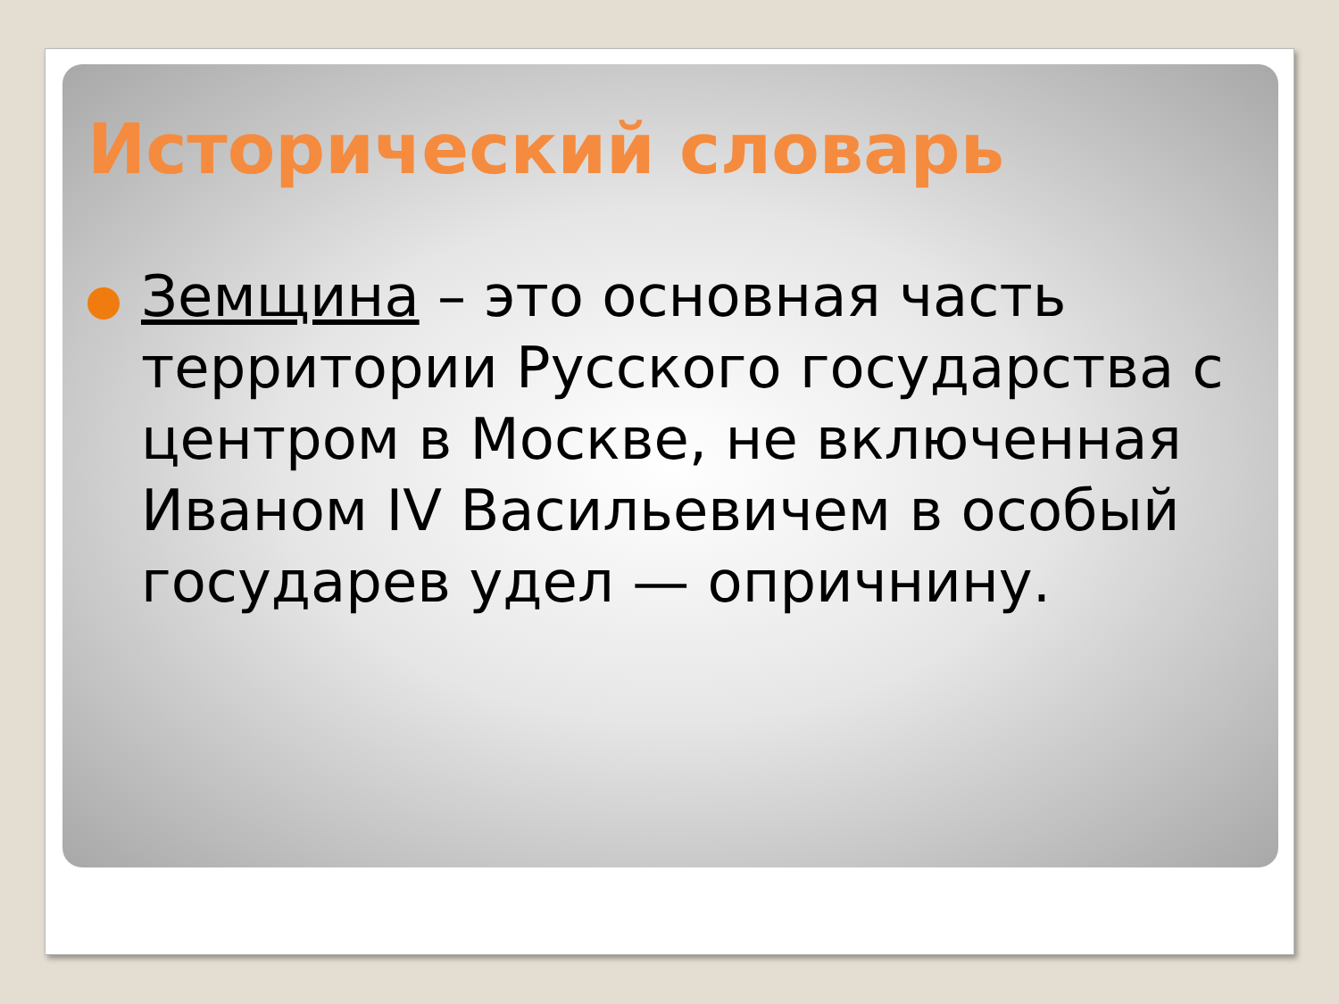Исторический словарь
Земщина – это основная часть территории Русского государства с центром в Москве, не включенная Иваном IV Васильевичем в особый государев удел — опричнину.